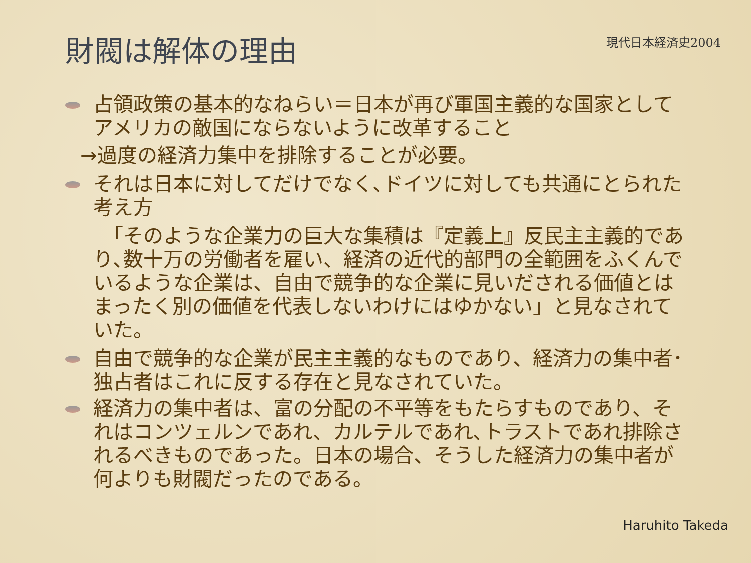財閥は解体の理由
現代日本経済史2004
占領政策の基本的なねらい＝日本が再び軍国主義的な国家としてアメリカの敵国にならないように改革すること
→過度の経済力集中を排除することが必要。
それは日本に対してだけでなく､ドイツに対しても共通にとられた考え方
　「そのような企業力の巨大な集積は『定義上』反民主主義的であり､数十万の労働者を雇い、経済の近代的部門の全範囲をふくんでいるような企業は、自由で競争的な企業に見いだされる価値とはまったく別の価値を代表しないわけにはゆかない」と見なされていた。
自由で競争的な企業が民主主義的なものであり、経済力の集中者･独占者はこれに反する存在と見なされていた。
経済力の集中者は、富の分配の不平等をもたらすものであり、それはコンツェルンであれ、カルテルであれ､トラストであれ排除されるべきものであった。日本の場合、そうした経済力の集中者が何よりも財閥だったのである。
Haruhito Takeda